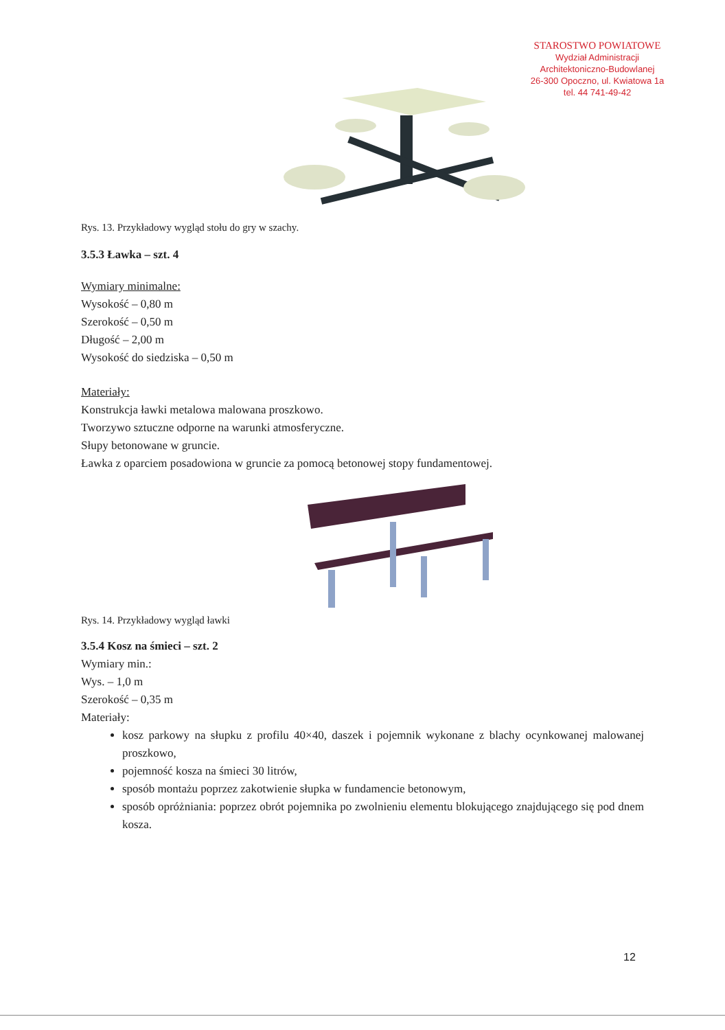STAROSTWO POWIATOWE
Wydział Administracji
Architektoniczno-Budowlanej
26-300 Opoczno, ul. Kwiatowa 1a
tel. 44 741-49-42
Rys. 13. Przykładowy wygląd stołu do gry w szachy.
3.5.3 Ławka – szt. 4
Wymiary minimalne:
Wysokość – 0,80 m
Szerokość – 0,50 m
Długość – 2,00 m
Wysokość do siedziska – 0,50 m
Materiały:
Konstrukcja ławki metalowa malowana proszkowo.
Tworzywo sztuczne odporne na warunki atmosferyczne.
Słupy betonowane w gruncie.
Ławka z oparciem posadowiona w gruncie za pomocą betonowej stopy fundamentowej.
Rys. 14. Przykładowy wygląd ławki
3.5.4 Kosz na śmieci – szt. 2
Wymiary min.:
Wys. – 1,0 m
Szerokość – 0,35 m
Materiały:
kosz parkowy na słupku z profilu 40×40, daszek i pojemnik wykonane z blachy ocynkowanej malowanej proszkowo,
pojemność kosza na śmieci 30 litrów,
sposób montażu poprzez zakotwienie słupka w fundamencie betonowym,
sposób opróżniania: poprzez obrót pojemnika po zwolnieniu elementu blokującego znajdującego się pod dnem kosza.
12